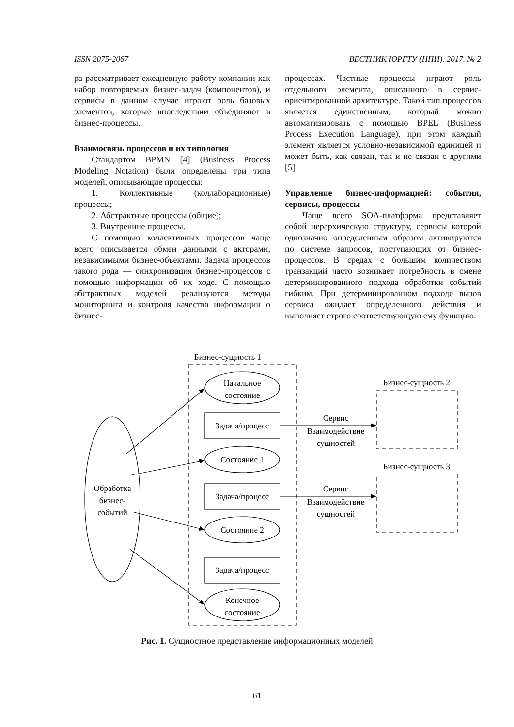ISSN 2075-2067 ВЕСТНИК ЮРГТУ (НПИ). 2017. № 2
ра рассматривает ежедневную работу компании как набор повторяемых бизнес-задач (компонентов), и сервисы в данном случае играют роль базовых элементов, которые впоследствии объединяют в бизнес-процессы.
Взаимосвязь процессов и их типология
Стандартом BPMN [4] (Business Process Modeling Notation) были определены три типа моделей, описывающие процессы:
1. Коллективные (коллаборационные) процессы;
2. Абстрактные процессы (общие);
3. Внутренние процессы.
С помощью коллективных процессов чаще всего описывается обмен данными с акторами, независимыми бизнес-объектами. Задача процессов такого рода — синхронизация бизнес-процессов с помощью информации об их ходе. С помощью абстрактных моделей реализуются методы мониторинга и контроля качества информации о бизнес-
процессах. Частные процессы играют роль отдельного элемента, описанного в сервис-ориентированной архитектуре. Такой тип процессов является единственным, который можно автоматизировать с помощью BPEL (Business Process Execution Language), при этом каждый элемент является условно-независимой единицей и может быть, как связан, так и не связан с другими [5].
Управление бизнес-информацией: события, сервисы, процессы
Чаще всего SOA-платформа представляет собой иерархическую структуру, сервисы которой однозначно определенным образом активируются по системе запросов, поступающих от бизнес-процессов. В средах с большим количеством транзакций часто возникает потребность в смене детерминированного подхода обработки событий гибким. При детерминированном подходе вызов сервиса ожидает определенного действия и выполняет строго соответствующую ему функцию.
Бизнес-сущность 1
Бизнес-сущность 2
Бизнес-сущность 3
Начальное
состояние
Задача/процесс
Состояние 1
Задача/процесс
Состояние 2
Задача/процесс
Конечное
состояние
Обработка
бизнес-
событий
Сервис
Взаимодействие
сущностей
Сервис
Взаимодействие
сущностей
Рис. 1. Сущностное представление информационных моделей
61